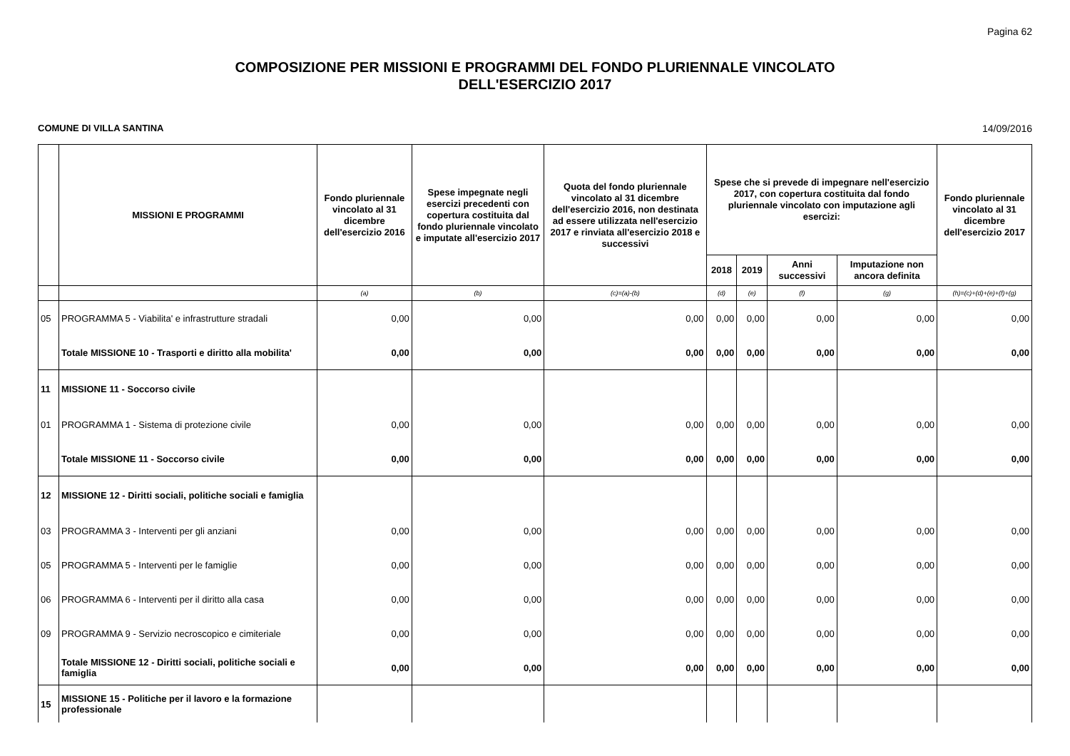Pagina 62
COMPOSIZIONE PER MISSIONI E PROGRAMMI DEL FONDO PLURIENNALE VINCOLATO
DELL'ESERCIZIO 2017
COMUNE DI VILLA SANTINA 14/09/2016
| | MISSIONI E PROGRAMMI | Fondo pluriennale vincolato al 31 dicembre dell'esercizio 2016 | Spese impegnate negli esercizi precedenti con copertura costituita dal fondo pluriennale vincolato e imputate all'esercizio 2017 | Quota del fondo pluriennale vincolato al 31 dicembre dell'esercizio 2016, non destinata ad essere utilizzata nell'esercizio 2017 e rinviata all'esercizio 2018 e successivi | Spese che si prevede di impegnare nell'esercizio 2017, con copertura costituita dal fondo pluriennale vincolato con imputazione agli esercizi: | | | | Fondo pluriennale vincolato al 31 dicembre dell'esercizio 2017 |
| --- | --- | --- | --- | --- | --- | --- | --- | --- | --- |
| | | | | | 2018 | 2019 | Anni successivi | Imputazione non ancora definita | |
| | | (a) | (b) | (c)=(a)-(b) | (d) | (e) | (f) | (g) | (h)=(c)+(d)+(e)+(f)+(g) |
| 05 | PROGRAMMA 5 - Viabilita' e infrastrutture stradali | 0,00 | 0,00 | 0,00 | 0,00 | 0,00 | 0,00 | 0,00 | 0,00 |
| | Totale MISSIONE 10 - Trasporti e diritto alla mobilita' | 0,00 | 0,00 | 0,00 | 0,00 | 0,00 | 0,00 | 0,00 | 0,00 |
| 11 | MISSIONE 11 - Soccorso civile | | | | | | | | |
| 01 | PROGRAMMA 1 - Sistema di protezione civile | 0,00 | 0,00 | 0,00 | 0,00 | 0,00 | 0,00 | 0,00 | 0,00 |
| | Totale MISSIONE 11 - Soccorso civile | 0,00 | 0,00 | 0,00 | 0,00 | 0,00 | 0,00 | 0,00 | 0,00 |
| 12 | MISSIONE 12 - Diritti sociali, politiche sociali e famiglia | | | | | | | | |
| 03 | PROGRAMMA 3 - Interventi per gli anziani | 0,00 | 0,00 | 0,00 | 0,00 | 0,00 | 0,00 | 0,00 | 0,00 |
| 05 | PROGRAMMA 5 - Interventi per le famiglie | 0,00 | 0,00 | 0,00 | 0,00 | 0,00 | 0,00 | 0,00 | 0,00 |
| 06 | PROGRAMMA 6 - Interventi per il diritto alla casa | 0,00 | 0,00 | 0,00 | 0,00 | 0,00 | 0,00 | 0,00 | 0,00 |
| 09 | PROGRAMMA 9 - Servizio necroscopico e cimiteriale | 0,00 | 0,00 | 0,00 | 0,00 | 0,00 | 0,00 | 0,00 | 0,00 |
| | Totale MISSIONE 12 - Diritti sociali, politiche sociali e famiglia | 0,00 | 0,00 | 0,00 | 0,00 | 0,00 | 0,00 | 0,00 | 0,00 |
| 15 | MISSIONE 15 - Politiche per il lavoro e la formazione professionale | | | | | | | | |